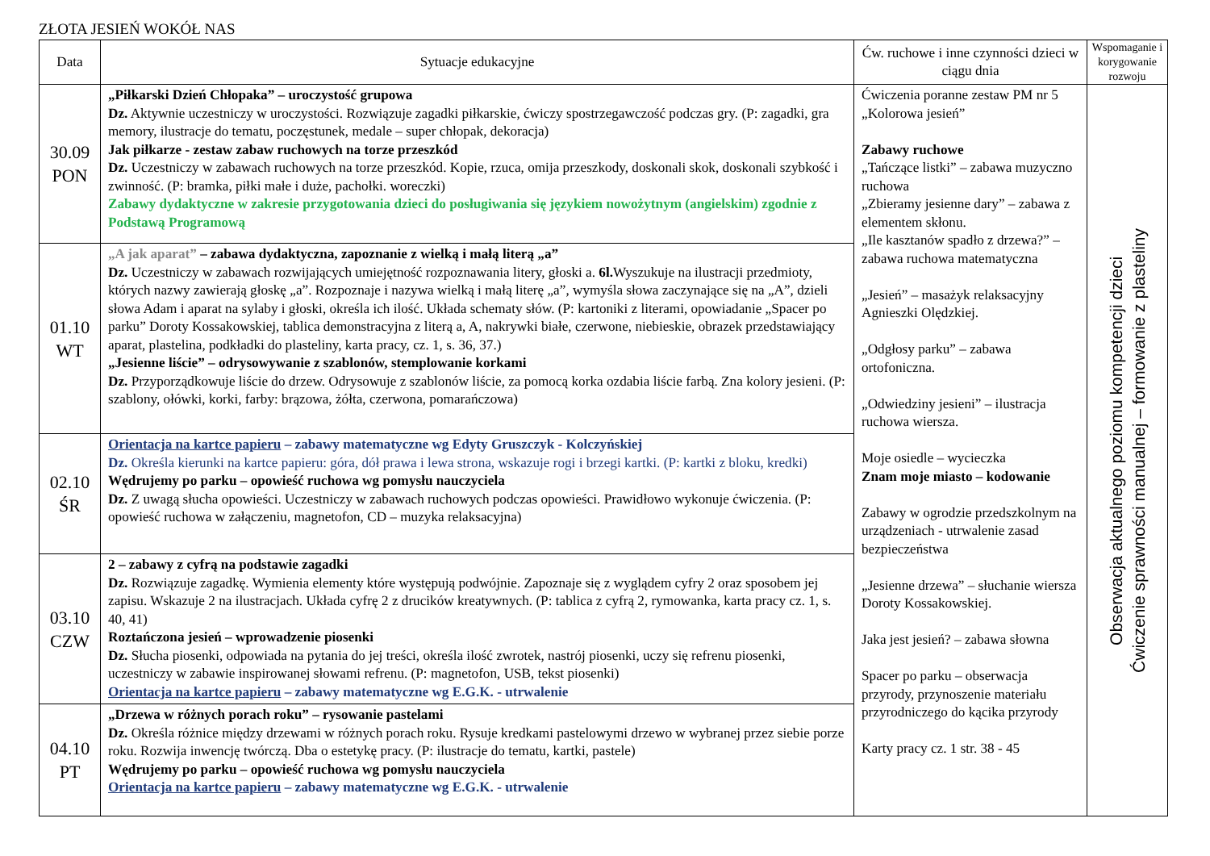ZŁOTA JESIEŃ WOKÓŁ NAS
| Data | Sytuacje edukacyjne | Ćw. ruchowe i inne czynności dzieci w ciągu dnia | Wspomaganie i korygowanie rozwoju |
| --- | --- | --- | --- |
| 30.09 PON | „Piłkarski Dzień Chłopaka” – uroczystość grupowa Dz. Aktywnie uczestniczy w uroczystości. Rozwiązuje zagadki piłkarskie, ćwiczy spostrzegawczość podczas gry. (P: zagadki, gra memory, ilustracje do tematu, poczęstunek, medale – super chłopak, dekoracja) Jak piłkarze - zestaw zabaw ruchowych na torze przeszkód Dz. Uczestniczy w zabawach ruchowych na torze przeszkód. Kopie, rzuca, omija przeszkody, doskonali skok, doskonali szybkość i zwinność. (P: bramka, piłki małe i duże, pachołki. woreczki) Zabawy dydaktyczne w zakresie przygotowania dzieci do posługiwania się językiem nowożytnym (angielskim) zgodnie z Podstawą Programową | Ćwiczenia poranne zestaw PM nr 5 „Kolorowa jesień” Zabawy ruchowe „Tańczące listki” – zabawa muzyczno ruchowa „Zbieramy jesienne dary” – zabawa z elementem skłonu. „Ile kasztanów spadło z drzewa?” – zabawa ruchowa matematyczna „Jesień” – masażyk relaksacyjny Agnieszki Olędzkiej. „Odgłosy parku” – zabawa ortofoniczna. „Odwiedziny jesieni” – ilustracja ruchowa wiersza. Moje osiedle – wycieczka Znam moje miasto – kodowanie Zabawy w ogrodzie przedszkolnym na urządzeniach - utrwalenie zasad bezpieczeństwa „Jesienne drzewa” – słuchanie wiersza Doroty Kossakowskiej. Jaka jest jesień? – zabawa słowna Spacer po parku – obserwacja przyrody, przynoszenie materiału przyrodniczego do kącika przyrody Karty pracy cz. 1 str. 38 - 45 | Obserwacja aktualnego poziomu kompetencji dzieci Ćwiczenie sprawności manualnej – formowanie z plasteliny |
| 01.10 WT | „A jak aparat” – zabawa dydaktyczna, zapoznanie z wielką i małą literą „a” Dz. Uczestniczy w zabawach rozwijających umiejętność rozpoznawania litery, głoski a. 6l. Wyszukuje na ilustracji przedmioty, których nazwy zawierają głoskę „a”. Rozpoznaje i nazywa wielką i małą literę „a”, wymyśla słowa zaczynające się na „A”, dzieli słowa Adam i aparat na sylaby i głoski, określa ich ilość. Układa schematy słów. (P: kartoniki z literami, opowiadanie „Spacer po parku” Doroty Kossakowskiej, tablica demonstracyjna z literą a, A, nakrywki białe, czerwone, niebieskie, obrazek przedstawiający aparat, plastelina, podkładki do plasteliny, karta pracy, cz. 1, s. 36, 37.) „Jesienne liście” – odrysowywanie z szablonów, stemplowanie korkami Dz. Przyporządkowuje liście do drzew. Odrysowuje z szablonów liście, za pomocą korka ozdabia liście farbą. Zna kolory jesieni. (P: szablony, ołówki, korki, farby: brązowa, żółta, czerwona, pomarańczowa) | | |
| 02.10 ŚR | Orientacja na kartce papieru – zabawy matematyczne wg Edyty Gruszczyk - Kolczyńskiej Dz. Określa kierunki na kartce papieru: góra, dół prawa i lewa strona, wskazuje rogi i brzegi kartki. (P: kartki z bloku, kredki) Wędrujemy po parku – opowieść ruchowa wg pomysłu nauczyciela Dz. Z uwagą słucha opowieści. Uczestniczy w zabawach ruchowych podczas opowieści. Prawidłowo wykonuje ćwiczenia. (P: opowieść ruchowa w załączeniu, magnetofon, CD – muzyka relaksacyjna) | | |
| 03.10 CZW | 2 – zabawy z cyfrą na podstawie zagadki Dz. Rozwiązuje zagadkę. Wymienia elementy które występują podwójnie. Zapoznaje się z wyglądem cyfry 2 oraz sposobem jej zapisu. Wskazuje 2 na ilustracjach. Układa cyfrę 2 z drucików kreatywnych. (P: tablica z cyfrą 2, rymowanka, karta pracy cz. 1, s. 40, 41) Roztańczona jesień – wprowadzenie piosenki Dz. Słucha piosenki, odpowiada na pytania do jej treści, określa ilość zwrotek, nastrój piosenki, uczy się refrenu piosenki, uczestniczy w zabawie inspirowanej słowami refrenu. (P: magnetofon, USB, tekst piosenki) Orientacja na kartce papieru – zabawy matematyczne wg E.G.K. - utrwalenie | | |
| 04.10 PT | „Drzewa w różnych porach roku” – rysowanie pastelami Dz. Określa różnice między drzewami w różnych porach roku. Rysuje kredkami pastelowymi drzewo w wybranej przez siebie porze roku. Rozwija inwencję twórczą. Dba o estetykę pracy. (P: ilustracje do tematu, kartki, pastele) Wędrujemy po parku – opowieść ruchowa wg pomysłu nauczyciela Orientacja na kartce papieru – zabawy matematyczne wg E.G.K. - utrwalenie | | |